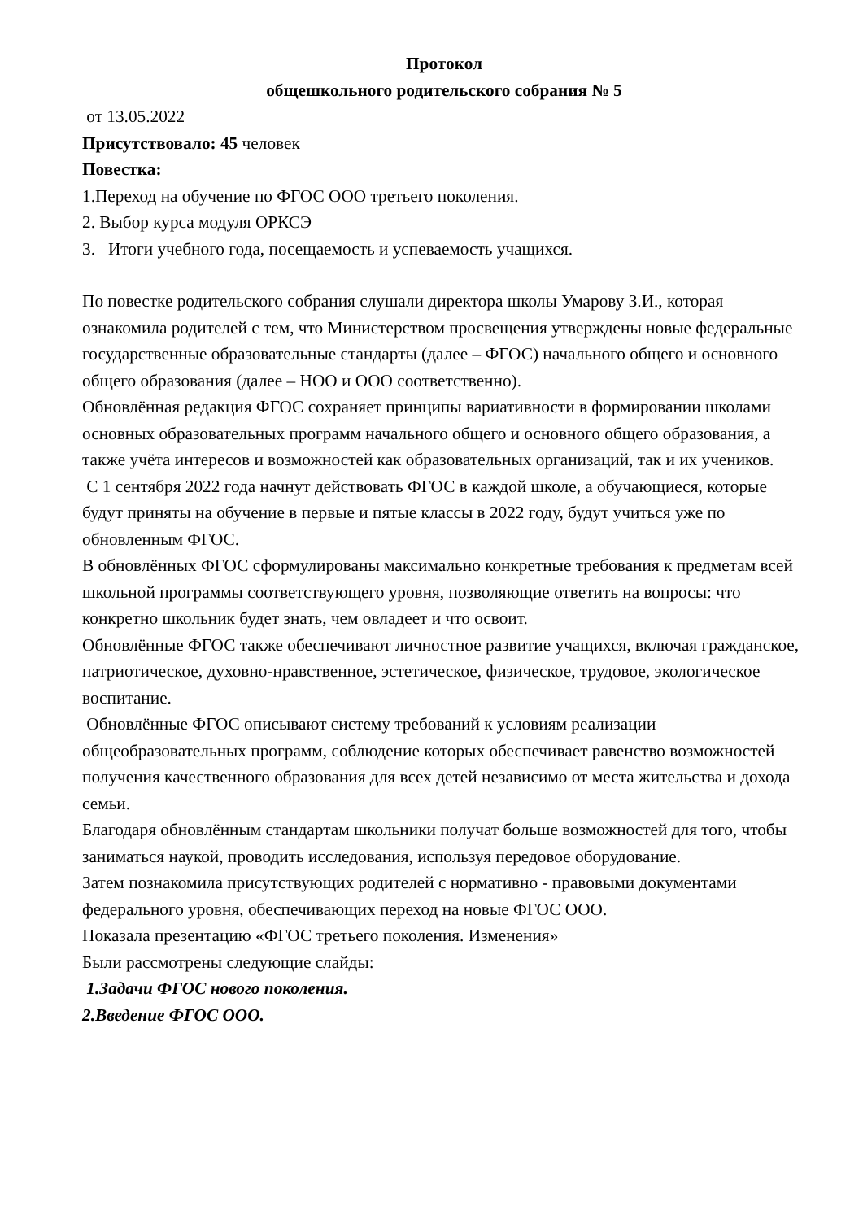Протокол
общешкольного родительского собрания № 5
от 13.05.2022
Присутствовало: 45 человек
Повестка:
1.Переход на обучение по ФГОС ООО третьего поколения.
2. Выбор курса модуля ОРКСЭ
3. Итоги учебного года, посещаемость и успеваемость учащихся.
По повестке родительского собрания слушали директора школы Умарову З.И., которая ознакомила родителей с тем, что Министерством просвещения утверждены новые федеральные государственные образовательные стандарты (далее – ФГОС) начального общего и основного общего образования (далее – НОО и ООО соответственно).
Обновлённая редакция ФГОС сохраняет принципы вариативности в формировании школами основных образовательных программ начального общего и основного общего образования, а также учёта интересов и возможностей как образовательных организаций, так и их учеников.
С 1 сентября 2022 года начнут действовать ФГОС в каждой школе, а обучающиеся, которые будут приняты на обучение в первые и пятые классы в 2022 году, будут учиться уже по обновленным ФГОС.
В обновлённых ФГОС сформулированы максимально конкретные требования к предметам всей школьной программы соответствующего уровня, позволяющие ответить на вопросы: что конкретно школьник будет знать, чем овладеет и что освоит.
Обновлённые ФГОС также обеспечивают личностное развитие учащихся, включая гражданское, патриотическое, духовно-нравственное, эстетическое, физическое, трудовое, экологическое воспитание.
Обновлённые ФГОС описывают систему требований к условиям реализации общеобразовательных программ, соблюдение которых обеспечивает равенство возможностей получения качественного образования для всех детей независимо от места жительства и дохода семьи.
Благодаря обновлённым стандартам школьники получат больше возможностей для того, чтобы заниматься наукой, проводить исследования, используя передовое оборудование.
Затем познакомила присутствующих родителей с нормативно - правовыми документами федерального уровня, обеспечивающих переход на новые ФГОС ООО.
Показала презентацию «ФГОС третьего поколения. Изменения»
Были рассмотрены следующие слайды:
1.Задачи ФГОС нового поколения.
2.Введение ФГОС ООО.